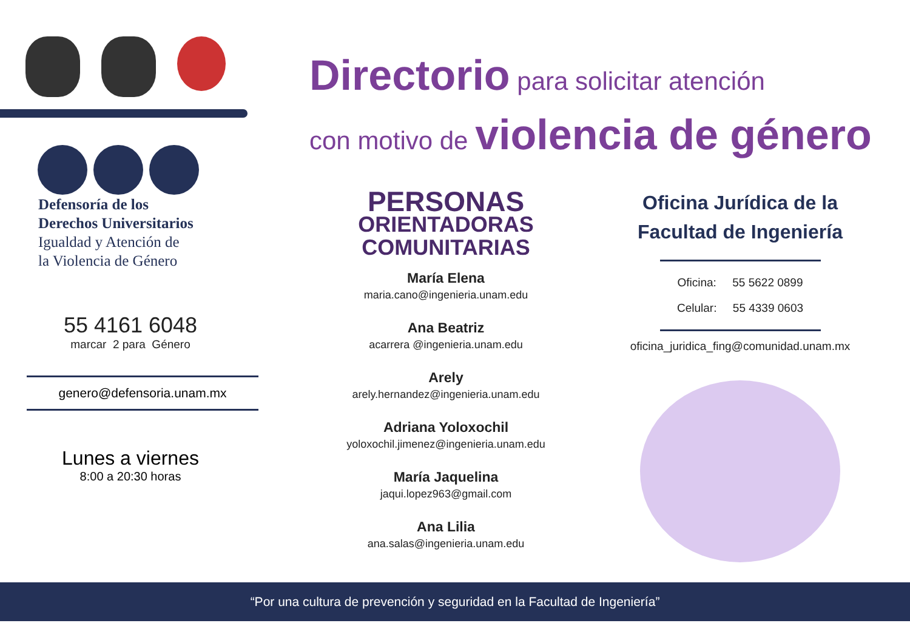Defensoría de los
Derechos Universitarios
Igualdad y Atención de
la Violencia de Género
55 4161 6048
marcar 2 para Género
genero@defensoria.unam.mx
Lunes a viernes
8:00 a 20:30 horas
Directorio para solicitar atención
con motivo de violencia de género
PERSONAS
ORIENTADORAS
COMUNITARIAS
María Elena
maria.cano@ingenieria.unam.edu
Ana Beatriz
acarrera @ingenieria.unam.edu
Arely
arely.hernandez@ingenieria.unam.edu
Adriana Yoloxochil
yoloxochil.jimenez@ingenieria.unam.edu
María Jaquelina
jaqui.lopez963@gmail.com
Ana Lilia
ana.salas@ingenieria.unam.edu
Oficina Jurídica de la
Facultad de Ingeniería
Oficina: 55 5622 0899
Celular: 55 4339 0603
oficina_juridica_fing@comunidad.unam.mx
“Por una cultura de prevención y seguridad en la Facultad de Ingeniería”